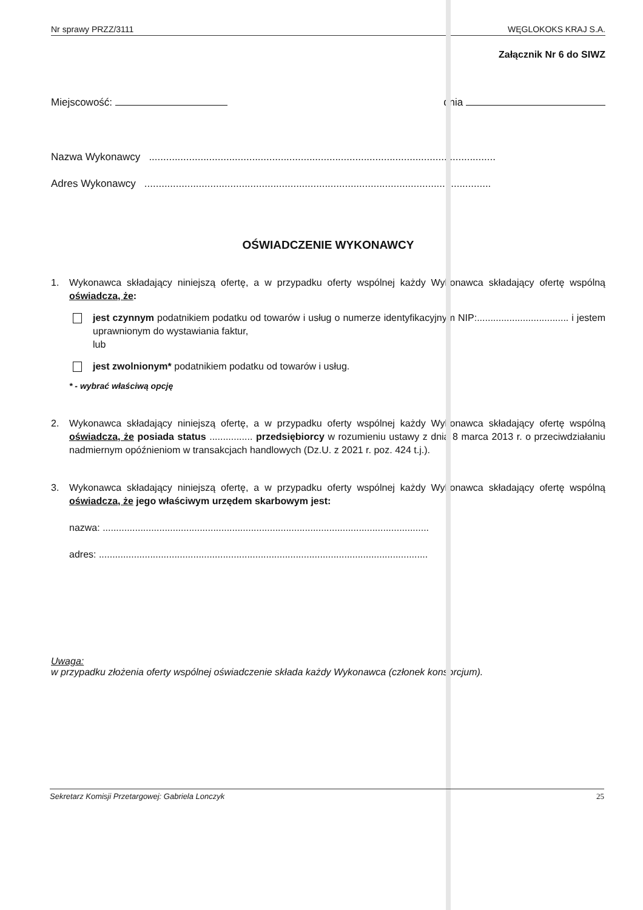Nr sprawy PRZZ/3111 WĘGLOKOKS KRAJ S.A.
Załącznik Nr 6 do SIWZ
Miejscowość: dnia
Nazwa Wykonawcy .........................................................................................................................
Adres Wykonawcy .........................................................................................................................
OŚWIADCZENIE WYKONAWCY
1. Wykonawca składający niniejszą ofertę, a w przypadku oferty wspólnej każdy Wykonawca składający ofertę wspólną oświadcza, że:
jest czynnym podatnikiem podatku od towarów i usług o numerze identyfikacyjnym NIP:.................................. i jestem uprawnionym do wystawiania faktur,
lub
jest zwolnionym* podatnikiem podatku od towarów i usług.
* - wybrać właściwą opcję
2. Wykonawca składający niniejszą ofertę, a w przypadku oferty wspólnej każdy Wykonawca składający ofertę wspólną oświadcza, że posiada status ................ przedsiębiorcy w rozumieniu ustawy z dnia 8 marca 2013 r. o przeciwdziałaniu nadmiernym opóźnieniom w transakcjach handlowych (Dz.U. z 2021 r. poz. 424 t.j.).
3. Wykonawca składający niniejszą ofertę, a w przypadku oferty wspólnej każdy Wykonawca składający ofertę wspólną oświadcza, że jego właściwym urzędem skarbowym jest:
nazwa: .........................................................................................................................
adres: ..........................................................................................................................
Uwaga:
w przypadku złożenia oferty wspólnej oświadczenie składa każdy Wykonawca (członek konsorcjum).
Sekretarz Komisji Przetargowej: Gabriela Lonczyk 25